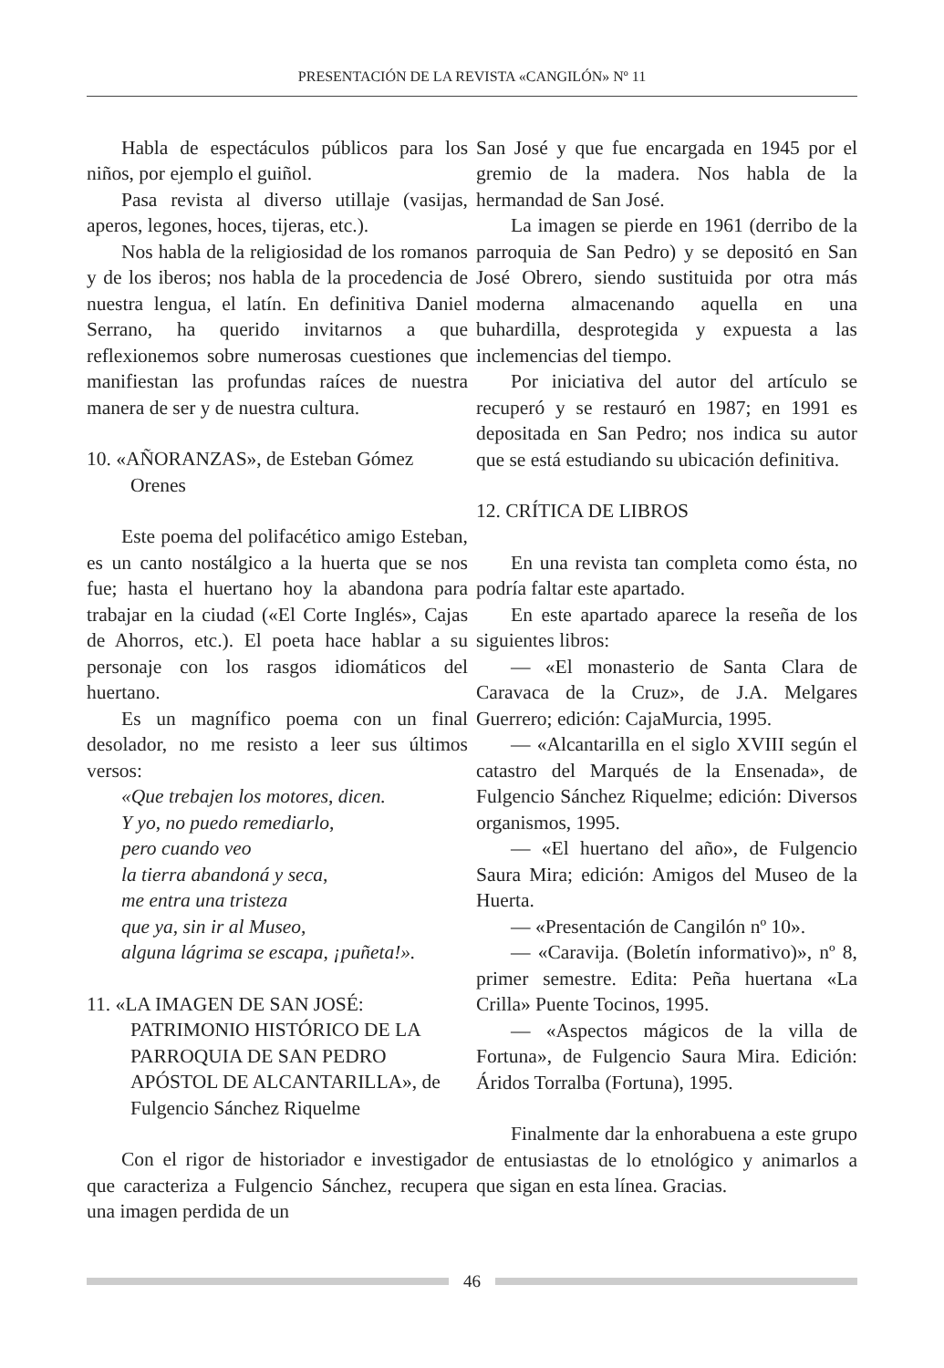PRESENTACIÓN DE LA REVISTA «CANGILÓN» Nº 11
Habla de espectáculos públicos para los niños, por ejemplo el guiñol.
Pasa revista al diverso utillaje (vasijas, aperos, legones, hoces, tijeras, etc.).
Nos habla de la religiosidad de los romanos y de los iberos; nos habla de la procedencia de nuestra lengua, el latín. En definitiva Daniel Serrano, ha querido invitarnos a que reflexionemos sobre numerosas cuestiones que manifiestan las profundas raíces de nuestra manera de ser y de nuestra cultura.
10. «AÑORANZAS», de Esteban Gómez Orenes
Este poema del polifacético amigo Esteban, es un canto nostálgico a la huerta que se nos fue; hasta el huertano hoy la abandona para trabajar en la ciudad («El Corte Inglés», Cajas de Ahorros, etc.). El poeta hace hablar a su personaje con los rasgos idiomáticos del huertano.
Es un magnífico poema con un final desolador, no me resisto a leer sus últimos versos:
«Que trebajen los motores, dicen.
Y yo, no puedo remediarlo,
pero cuando veo
la tierra abandoná y seca,
me entra una tristeza
que ya, sin ir al Museo,
alguna lágrima se escapa, ¡puñeta!».
11. «LA IMAGEN DE SAN JOSÉ: PATRIMONIO HISTÓRICO DE LA PARROQUIA DE SAN PEDRO APÓSTOL DE ALCANTARILLA», de Fulgencio Sánchez Riquelme
Con el rigor de historiador e investigador que caracteriza a Fulgencio Sánchez, recupera una imagen perdida de un
San José y que fue encargada en 1945 por el gremio de la madera. Nos habla de la hermandad de San José.
La imagen se pierde en 1961 (derribo de la parroquia de San Pedro) y se depositó en San José Obrero, siendo sustituida por otra más moderna almacenando aquella en una buhardilla, desprotegida y expuesta a las inclemencias del tiempo.
Por iniciativa del autor del artículo se recuperó y se restauró en 1987; en 1991 es depositada en San Pedro; nos indica su autor que se está estudiando su ubicación definitiva.
12. CRÍTICA DE LIBROS
En una revista tan completa como ésta, no podría faltar este apartado.
En este apartado aparece la reseña de los siguientes libros:
— «El monasterio de Santa Clara de Caravaca de la Cruz», de J.A. Melgares Guerrero; edición: CajaMurcia, 1995.
— «Alcantarilla en el siglo XVIII según el catastro del Marqués de la Ensenada», de Fulgencio Sánchez Riquelme; edición: Diversos organismos, 1995.
— «El huertano del año», de Fulgencio Saura Mira; edición: Amigos del Museo de la Huerta.
— «Presentación de Cangilón nº 10».
— «Caravija. (Boletín informativo)», nº 8, primer semestre. Edita: Peña huertana «La Crilla» Puente Tocinos, 1995.
— «Aspectos mágicos de la villa de Fortuna», de Fulgencio Saura Mira. Edición: Áridos Torralba (Fortuna), 1995.
Finalmente dar la enhorabuena a este grupo de entusiastas de lo etnológico y animarlos a que sigan en esta línea. Gracias.
46